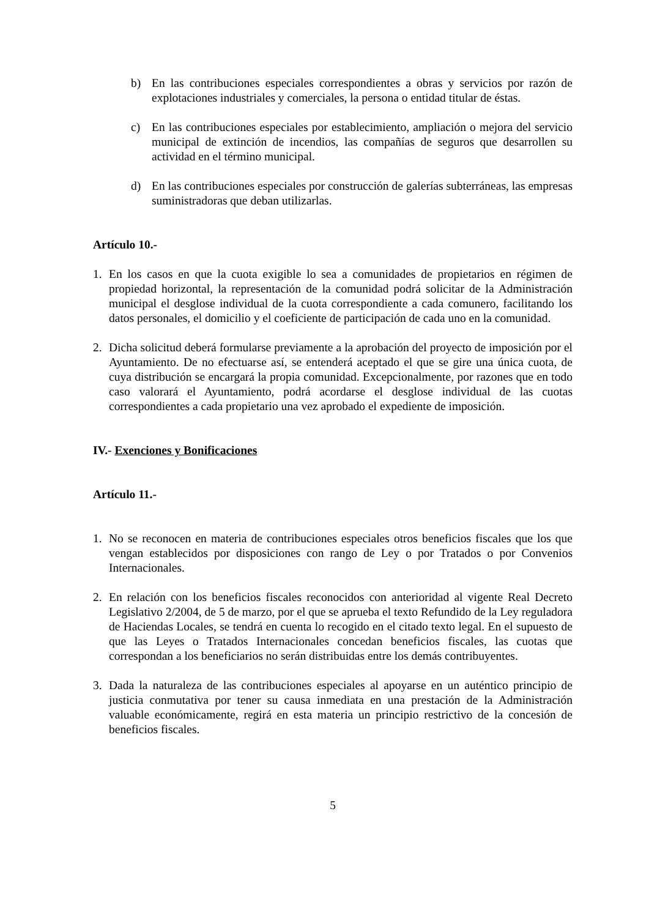b) En las contribuciones especiales correspondientes a obras y servicios por razón de explotaciones industriales y comerciales, la persona o entidad titular de éstas.
c) En las contribuciones especiales por establecimiento, ampliación o mejora del servicio municipal de extinción de incendios, las compañías de seguros que desarrollen su actividad en el término municipal.
d) En las contribuciones especiales por construcción de galerías subterráneas, las empresas suministradoras que deban utilizarlas.
Artículo 10.-
1. En los casos en que la cuota exigible lo sea a comunidades de propietarios en régimen de propiedad horizontal, la representación de la comunidad podrá solicitar de la Administración municipal el desglose individual de la cuota correspondiente a cada comunero, facilitando los datos personales, el domicilio y el coeficiente de participación de cada uno en la comunidad.
2. Dicha solicitud deberá formularse previamente a la aprobación del proyecto de imposición por el Ayuntamiento. De no efectuarse así, se entenderá aceptado el que se gire una única cuota, de cuya distribución se encargará la propia comunidad. Excepcionalmente, por razones que en todo caso valorará el Ayuntamiento, podrá acordarse el desglose individual de las cuotas correspondientes a cada propietario una vez aprobado el expediente de imposición.
IV.- Exenciones y Bonificaciones
Artículo 11.-
1. No se reconocen en materia de contribuciones especiales otros beneficios fiscales que los que vengan establecidos por disposiciones con rango de Ley o por Tratados o por Convenios Internacionales.
2. En relación con los beneficios fiscales reconocidos con anterioridad al vigente Real Decreto Legislativo 2/2004, de 5 de marzo, por el que se aprueba el texto Refundido de la Ley reguladora de Haciendas Locales, se tendrá en cuenta lo recogido en el citado texto legal. En el supuesto de que las Leyes o Tratados Internacionales concedan beneficios fiscales, las cuotas que correspondan a los beneficiarios no serán distribuidas entre los demás contribuyentes.
3. Dada la naturaleza de las contribuciones especiales al apoyarse en un auténtico principio de justicia conmutativa por tener su causa inmediata en una prestación de la Administración valuable económicamente, regirá en esta materia un principio restrictivo de la concesión de beneficios fiscales.
5